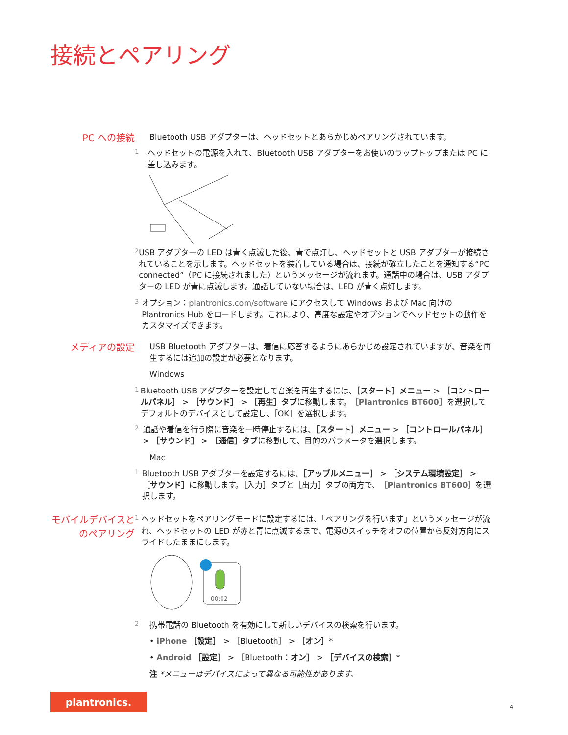接続とペアリング
PC への接続
Bluetooth USB アダプターは、ヘッドセットとあらかじめペアリングされています。
1
ヘッドセットの電源を入れて、Bluetooth USB アダプターをお使いのラップトップまたは PC に差し込みます。
2
USB アダプターの LED は青く点滅した後、青で点灯し、ヘッドセットと USB アダプターが接続されていることを示します。ヘッドセットを装着している場合は、接続が確立したことを通知する“PC connected”（PC に接続されました）というメッセージが流れます。通話中の場合は、USB アダプターの LED が青に点滅します。通話していない場合は、LED が青く点灯します。
3
オプション：plantronics.com/software にアクセスして Windows および Mac 向けの Plantronics Hub をロードします。これにより、高度な設定やオプションでヘッドセットの動作をカスタマイズできます。
メディアの設定
USB Bluetooth アダプターは、着信に応答するようにあらかじめ設定されていますが、音楽を再生するには追加の設定が必要となります。
Windows
1
Bluetooth USB アダプターを設定して音楽を再生するには、［スタート］メニュー > ［コントロールパネル］ > ［サウンド］ > ［再生］タブに移動します。［Plantronics BT600］を選択してデフォルトのデバイスとして設定し、［OK］を選択します。
2
通話や着信を行う際に音楽を一時停止するには、［スタート］メニュー > ［コントロールパネル］ > ［サウンド］ > ［通信］タブに移動して、目的のパラメータを選択します。
Mac
1
Bluetooth USB アダプターを設定するには、［アップルメニュー］ > ［システム環境設定］ > ［サウンド］に移動します。［入力］タブと［出力］タブの両方で、［Plantronics BT600］を選択します。
モバイルデバイスとのペアリング
1
ヘッドセットをペアリングモードに設定するには、「ペアリングを行います」というメッセージが流れ、ヘッドセットの LED が赤と青に点滅するまで、電源⏻スイッチをオフの位置から反対方向にスライドしたままにします。
00:02
2
携帯電話の Bluetooth を有効にして新しいデバイスの検索を行います。
• iPhone ［設定］ > ［Bluetooth］ > ［オン］*
• Android ［設定］ > ［Bluetooth：オン］ > ［デバイスの検索］*
注 *メニューはデバイスによって異なる可能性があります。
plantronics.
4